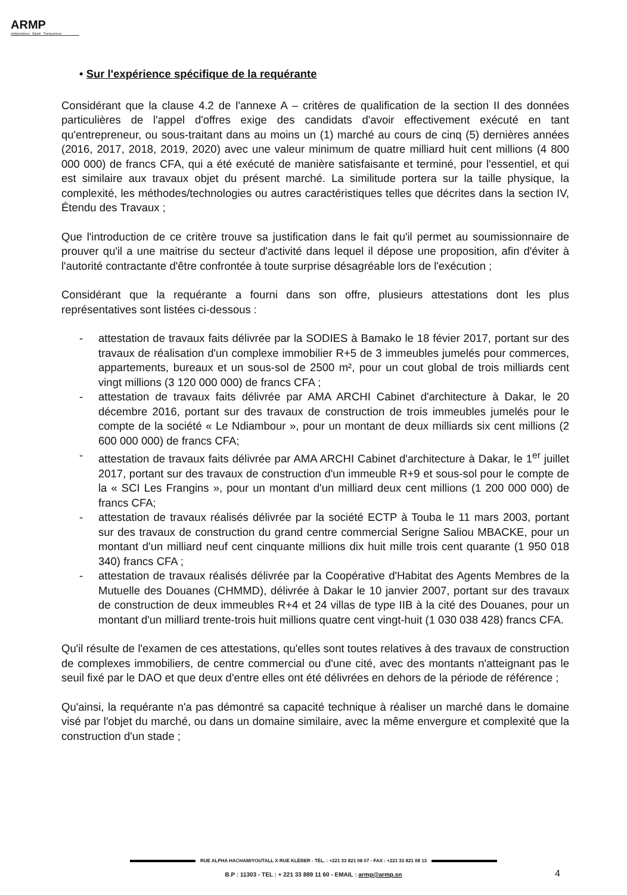ARMP
Indépendance · Equité · Transparence
• Sur l'expérience spécifique de la requérante
Considérant que la clause 4.2 de l'annexe A – critères de qualification de la section II des données particulières de l'appel d'offres exige des candidats d'avoir effectivement exécuté en tant qu'entrepreneur, ou sous-traitant dans au moins un (1) marché au cours de cinq (5) dernières années (2016, 2017, 2018, 2019, 2020) avec une valeur minimum de quatre milliard huit cent millions (4 800 000 000) de francs CFA, qui a été exécuté de manière satisfaisante et terminé, pour l'essentiel, et qui est similaire aux travaux objet du présent marché. La similitude portera sur la taille physique, la complexité, les méthodes/technologies ou autres caractéristiques telles que décrites dans la section IV, Étendu des Travaux ;
Que l'introduction de ce critère trouve sa justification dans le fait qu'il permet au soumissionnaire de prouver qu'il a une maitrise du secteur d'activité dans lequel il dépose une proposition, afin d'éviter à l'autorité contractante d'être confrontée à toute surprise désagréable lors de l'exécution ;
Considérant que la requérante a fourni dans son offre, plusieurs attestations dont les plus représentatives sont listées ci-dessous :
- attestation de travaux faits délivrée par la SODIES à Bamako le 18 févier 2017, portant sur des travaux de réalisation d'un complexe immobilier R+5 de 3 immeubles jumelés pour commerces, appartements, bureaux et un sous-sol de 2500 m², pour un cout global de trois milliards cent vingt millions (3 120 000 000) de francs CFA ;
- attestation de travaux faits délivrée par AMA ARCHI Cabinet d'architecture à Dakar, le 20 décembre 2016, portant sur des travaux de construction de trois immeubles jumelés pour le compte de la société « Le Ndiambour », pour un montant de deux milliards six cent millions (2 600 000 000) de francs CFA;
- attestation de travaux faits délivrée par AMA ARCHI Cabinet d'architecture à Dakar, le 1<sup>er</sup> juillet 2017, portant sur des travaux de construction d'un immeuble R+9 et sous-sol pour le compte de la « SCI Les Frangins », pour un montant d'un milliard deux cent millions (1 200 000 000) de francs CFA;
- attestation de travaux réalisés délivrée par la société ECTP à Touba le 11 mars 2003, portant sur des travaux de construction du grand centre commercial Serigne Saliou MBACKE, pour un montant d'un milliard neuf cent cinquante millions dix huit mille trois cent quarante (1 950 018 340) francs CFA ;
- attestation de travaux réalisés délivrée par la Coopérative d'Habitat des Agents Membres de la Mutuelle des Douanes (CHMMD), délivrée à Dakar le 10 janvier 2007, portant sur des travaux de construction de deux immeubles R+4 et 24 villas de type IIB à la cité des Douanes, pour un montant d'un milliard trente-trois huit millions quatre cent vingt-huit (1 030 038 428) francs CFA.
Qu'il résulte de l'examen de ces attestations, qu'elles sont toutes relatives à des travaux de construction de complexes immobiliers, de centre commercial ou d'une cité, avec des montants n'atteignant pas le seuil fixé par le DAO et que deux d'entre elles ont été délivrées en dehors de la période de référence ;
Qu'ainsi, la requérante n'a pas démontré sa capacité technique à réaliser un marché dans le domaine visé par l'objet du marché, ou dans un domaine similaire, avec la même envergure et complexité que la construction d'un stade ;
RUE ALPHA HACHAMIYOUTALL X RUE KLÉBER - TÉL. : +221 33 821 08 07 - FAX : +221 33 821 08 13
B.P : 11303 - TEL : + 221 33 889 11 60 - EMAIL : armp@armp.sn
4